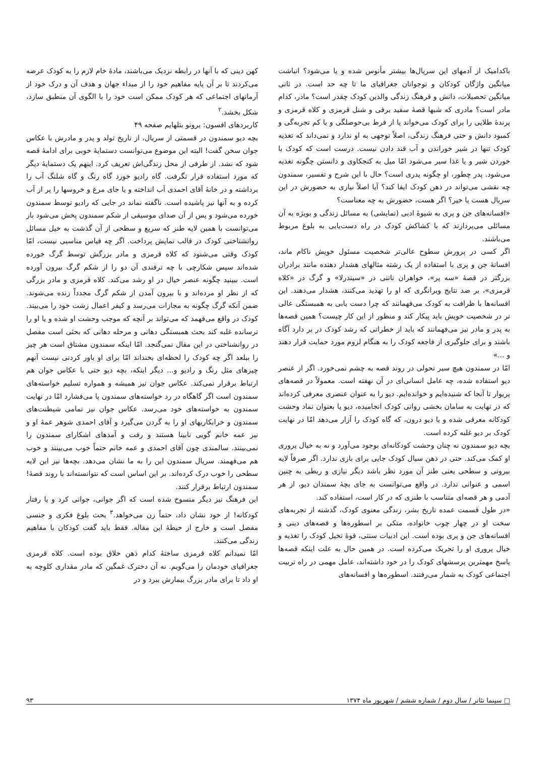باکدامیک از آدمهای این سریال‌ها بیشتر مأنوس شده و یا می‌شود؟ انباشت میانگین واژگان کودکان و نوجوانان جغرافیای ما تا چه حد است. در ثانی میانگین تحصیلات، دانش و فرهنگ زندگی والدین کودک چقدر است؟ مادر، کدام مادر است؟ مادری که شبها قصهٔ سفید برفی و شنل قرمزی و کلاه قرمزی و پرندهٔ طلایی را برای کودک می‌خواند یا از فرط بی‌حوصلگی و یا کم تجربه‌گی و کمبود دانش و حتی فرهنگ زندگی، اصلاً توجهی به او ندارد و نمی‌داند که تغذیه کودک تنها در شیر خوراندن و آب قند دادن نیست. درست است که کودک با خوردن شیر و یا غذا سیر می‌شود امّا میل به کنجکاوی و دانستن چگونه تغذیه می‌شود. پدر چطور، او چگونه پدری است؟ حال با این شرح و تفسیر، سمندون چه نقشی می‌تواند در ذهن کودک ایفا کند؟ آیا اصلاً نیازی به حضورش در این سریال هست یا خیر؟ اگر هست، حضورش به چه معناست؟
«افسانه‌های جن و پری به شیوهٔ ادبی (نمایشی) به مسائل زندگی و بویژه به آن مسائلی می‌پردازند که با کشاکش کودک در راه دست‌یابی به بلوغ مربوط می‌باشند.
اگر کسی در پرورش سطوح عالی‌تر شخصیت مسئول خویش ناکام ماند، افسانهٔ جن و پری با استفاده از یک رشته مثالهای هشدار دهنده مانند برادران بزرگتر در قصهٔ «سه پر»، خواهران ناتنی در «سیندرلا» و گرگ در «کلاه قرمزی»، بر ضد نتایج ویرانگری که او را تهدید می‌کنند، هشدار می‌دهند. این افسانه‌ها با ظرافت به کودک می‌فهمانند که چرا دست یابی به همبستگی عالی تر در شخصیت خویش باید پیکار کند و منظور از این کار چیست؟ همین قصه‌ها به پدر و مادر نیز می‌فهمانند که باید از خطراتی که رشد کودک در بر دارد آگاه باشند و برای جلوگیری از فاجعه کودک را به هنگام لزوم مورد حمایت قرار دهند و ...»
امّا در سمندون هیچ سیر تحولی در روند قصه به چشم نمی‌خورد. اگر از عنصر دیو استفاده شده، چه عامل انسانی‌ای در آن نهفته است. معمولاً در قصه‌های پریوار تا آنجا که شنیده‌ایم و خوانده‌ایم. دیو را به عنوان عنصری معرفی کرده‌اند که در نهایت به سامان بخشی روانی کودک انجامیده، دیو یا بعنوان نماد وحشت کودکانه معرفی شده و یا دیو درون، که گاه کودک را آزار می‌دهد امّا در نهایت کودک بر دیو غلبه کرده است.
بچه دیو سمندون نه چنان وحشت کودکانه‌ای بوجود می‌آورد و نه به خیال پروری او کمک می‌کند. حتی در ذهن سیال کودک جایی برای بازی ندارد. اگر صرفاً لایه بیرونی و سطحی یعنی طنز آن مورد نظر باشد دیگر نیازی و ربطی به چنین اسمی و عنوانی ندارد. در واقع می‌توانست به جای بچهٔ سمندان دیو، از هر آدمی و هر قصه‌ای متناسب با طنزی که در کار است، استفاده کند.
«در طول قسمت عمده تاریخ بشر، زندگی معنوی کودک، گذشته از تجربه‌های سخت او در چهار چوب خانواده، متکی بر اسطوره‌ها و قصه‌های دینی و افسانه‌های جن و پری بوده است. این ادبیات سنتی، قوهٔ تخیل کودک را تغذیه و خیال پروری او را تحریک می‌کرده است. در همین حال به علت اینکه قصه‌ها پاسخ مهمترین پرسشهای کودک را در خود داشته‌اند، عامل مهمی در راه تربیت اجتماعی کودک به شمار می‌رفتند. اسطوره‌ها و افسانه‌های
کهن دینی که با آنها در رابطه نزدیک می‌باشند، مادهٔ خام لازم را به کودک عرضه می‌کردند تا بر آن پایه مفاهیم خود را از مبداء جهان و هدف آن و درک خود از آرمانهای اجتماعی که هر کودک ممکن است خود را با الگوی آن منطبق سازد، شکل بخشد.<sup>۲</sup>
کاربردهای افسون: برونو بتلهایم صفحه ۴۹
بچه دیو سمندون در قسمتی از سریال، از تاریخ تولد و پدر و مادرش با عکاس جوان سخن گفت! البته این موضوع می‌توانست دستمایهٔ خوبی برای ادامهٔ قصه شود که نشد. از طرفی از محل زندگی‌اش تعریف کرد. اینهم یک دستمایهٔ دیگر که مورد استفاده قرار نگرفت. گاه رادیو خورد گاه رنگ و گاه شلنگ آب را برداشته و در خانهٔ آقای احمدی آب انداخته و یا جای مرغ و خروسها را پر از آب کرده و به آنها نیز پاشیده است. ناگفته نماند در جایی که رادیو توسط سمندون خورده می‌شود و پس از آن صدای موسیقی از شکم سمندون پخش می‌شود باز می‌توانست با همین لایه طنز که سریع و سطحی از آن گذشت به خیل مسائل روانشناختی کودک در قالب نمایش پرداخت. اگر چه قیاس مناسبی نیست، امّا کودک وقتی می‌شنود که کلاه قرمزی و مادر بزرگش توسط گرگ خورده شده‌اند سپس شکارچی با چه ترفندی آن دو را از شکم گرگ بیرون آورده است. ببینید چگونه عنصر خیال در او رشد می‌کند. کلاه قرمزی و مادر بزرگی که از نظر او مرده‌اند و با بیرون آمدن از شکم گرگ مجدداً زنده می‌شوند. ضمن آنکه گرگ چگونه به مجازات می‌رسد و کیفر اعمال زشت خود را می‌بیند. کودک در واقع می‌فهمد که می‌تواند بر آنچه که موجب وحشت او شده و یا او را ترسانده غلبه کند بحث همبستگی دهانی و مرحله دهانی که بحثی است مفصل در روانشناختی در این مقال نمی‌گنجد. امّا اینکه سمندون مشتاق است هر چیز را ببلعد اگر چه کودک را لحظه‌ای بخنداند امّا برای او باور کردنی نیست آنهم چیزهای مثل رنگ و رادیو و... دیگر اینکه، بچه دیو حتی با عکاس جوان هم ارتباط برقرار نمی‌کند. عکاس جوان نیز همیشه و همواره تسلیم خواسته‌های سمندون است اگر گاهگاه در رد خواسته‌های سمندون پا می‌فشارد امّا در نهایت سمندون به خواسته‌های خود می‌رسد. عکاس جوان نیز تمامی شیطنت‌های سمندون و خرابکاریهای او را به گردن می‌گیرد و آقای احمدی شوهر عمهٔ او و نیز عمه خانم گویی نابینا هستند و رفت و آمدهای اشکارای سمندون را نمی‌بینند. سالمندی چون آقای احمدی و عمه خانم حتماً خوب می‌بینند و خوب هم می‌فهمند. سریال سمندون این را به ما نشان می‌دهد. بچه‌ها نیز این لایه سطحی را خوب درک کرده‌اند. بر این اساس است که نتوانسته‌اند با روند قصهٔ! سمندون ارتباط برقرار کنند.
این فرهنگ نیز دیگر منسوخ شده است که اگر جوانی، جوانی کرد و یا رفتار کودکانه! از خود نشان داد، حتماً زن می‌خواهد.<sup>۳</sup> بحث بلوغ فکری و جنسی مفصل است و خارج از حیطهٔ این مقاله. فقط باید گفت کودکان با مفاهیم زندگی می‌کنند.
امّا نمیدانم کلاه قرمزی ساختهٔ کدام ذهن خلاق بوده است. کلاه قرمزی جغرافیای خودمان را می‌گویم. نه آن دخترک غمگین که مادر مقداری کلوچه به او داد تا برای مادر بزرگ بیمارش ببرد و در
□ سینما تئاتر / سال دوم / شماره ششم / شهریور ماه ۱۳۷۴ ۹۳